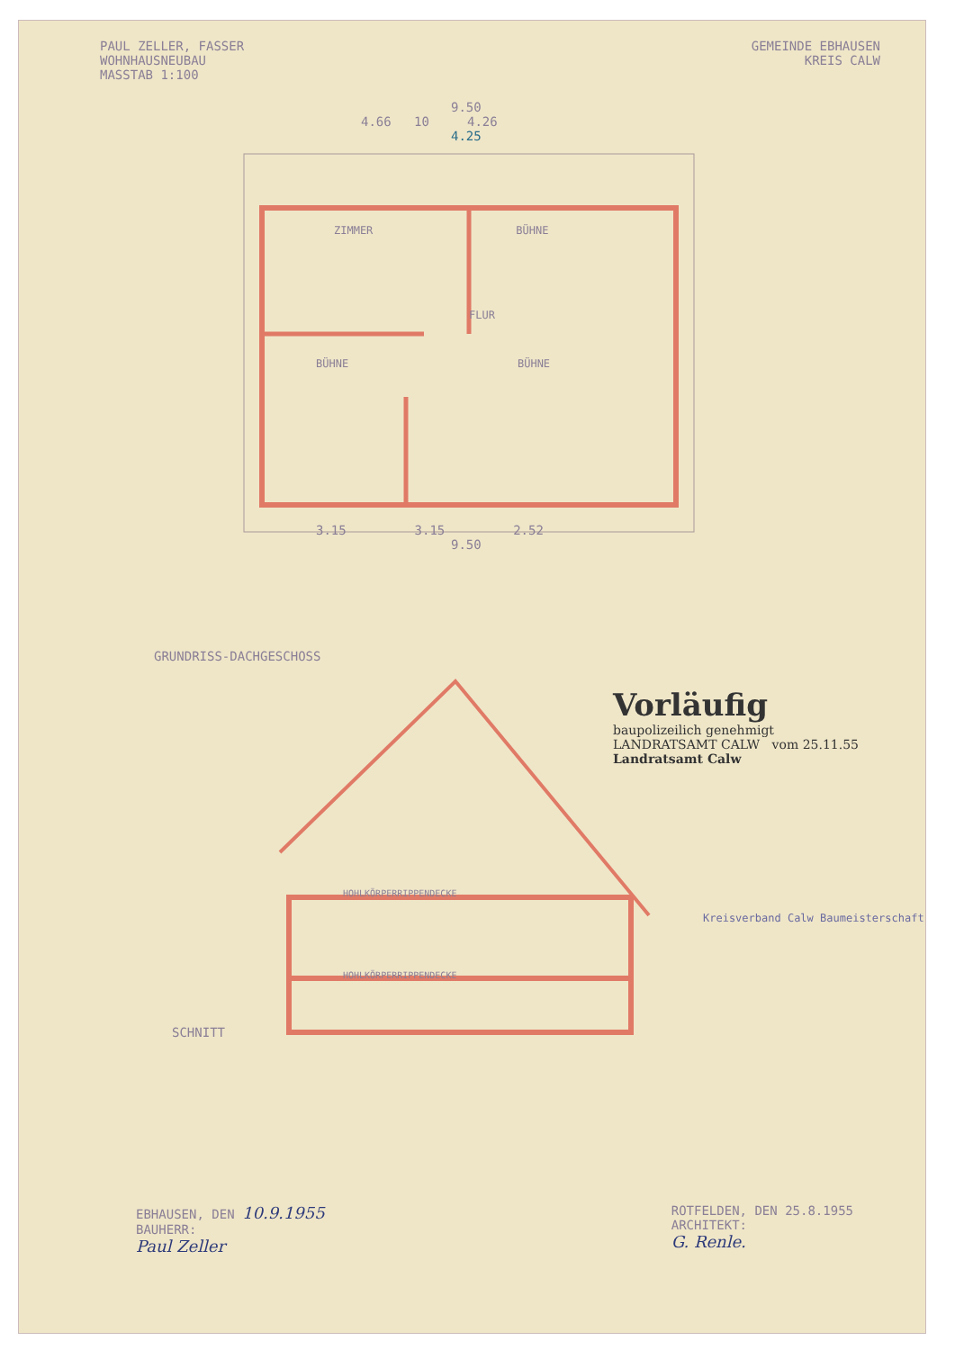PAUL ZELLER, FASSER
WOHNHAUSNEUBAU
MASSTAB 1:100
GEMEINDE EBHAUSEN
KREIS CALW
9.50
4.66 10 4.26
4.25
ZIMMER BÜHNE
FLUR
BÜHNE BÜHNE
3.15 3.15 2.52
9.50
GRUNDRISS-DACHGESCHOSS
HOHLKÖRPERRIPPENDECKE
HOHLKÖRPERRIPPENDECKE
SCHNITT
Vorläufig
baupolizeilich genehmigt
LANDRATSAMT CALW vom 25.11.55
Landratsamt Calw
Kreisverband Calw Baumeisterschaft
EBHAUSEN, DEN 10.9.1955
BAUHERR:
Paul Zeller
ROTFELDEN, DEN 25.8.1955
ARCHITEKT:
G. Renle.